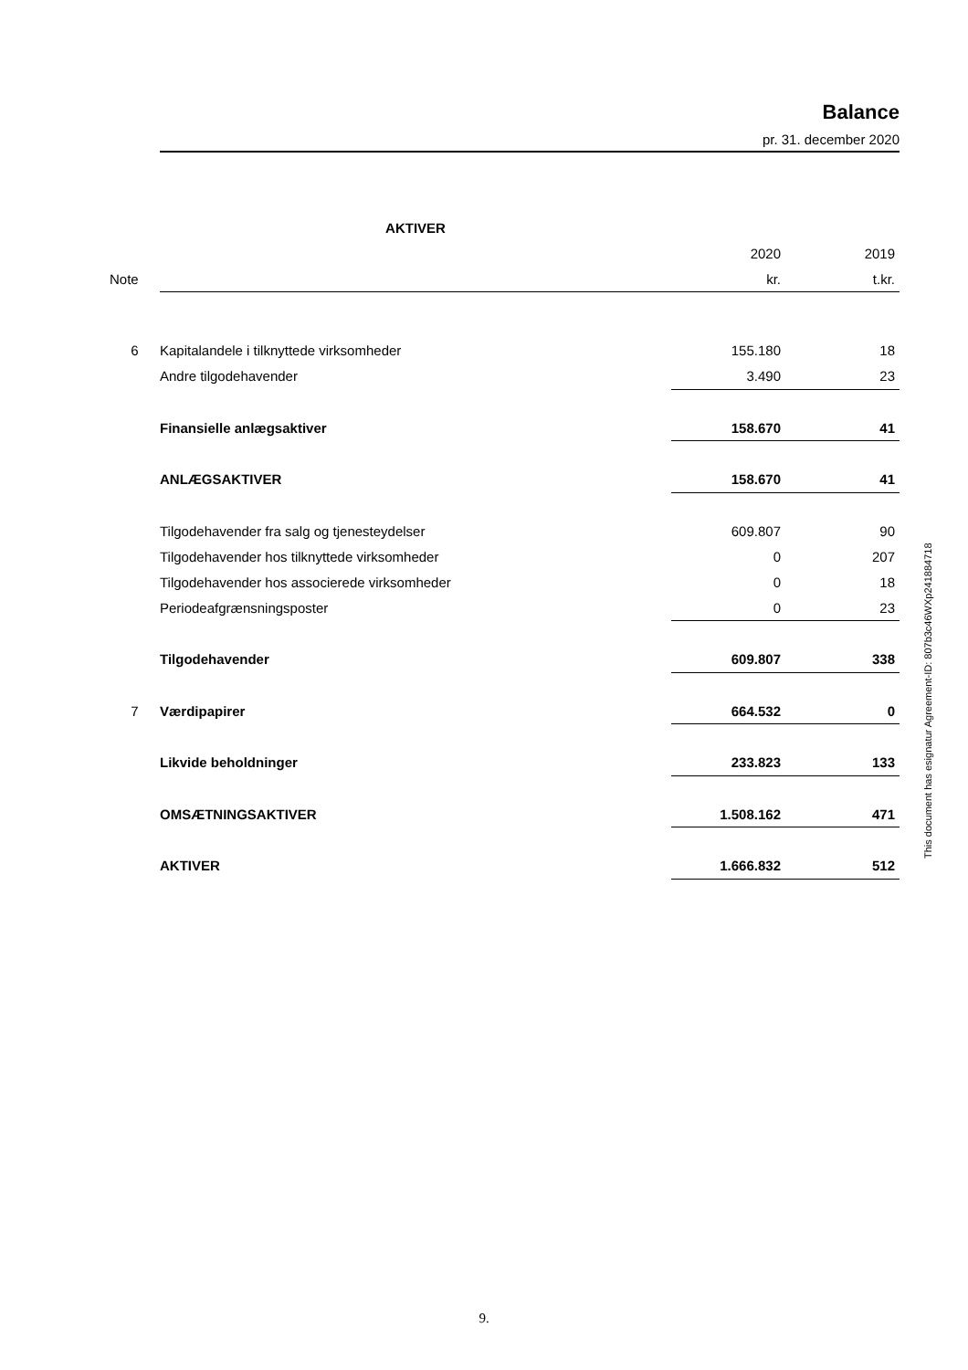Balance
pr. 31. december 2020
| | AKTIVER | | |
| --- | --- | --- | --- |
| | | 2020 | 2019 |
| Note | | kr. | t.kr. |
| 6 | Kapitalandele i tilknyttede virksomheder | 155.180 | 18 |
| | Andre tilgodehavender | 3.490 | 23 |
| | Finansielle anlægsaktiver | 158.670 | 41 |
| | ANLÆGSAKTIVER | 158.670 | 41 |
| | Tilgodehavender fra salg og tjenesteydelser | 609.807 | 90 |
| | Tilgodehavender hos tilknyttede virksomheder | 0 | 207 |
| | Tilgodehavender hos associerede virksomheder | 0 | 18 |
| | Periodeafgrænsningsposter | 0 | 23 |
| | Tilgodehavender | 609.807 | 338 |
| 7 | Værdipapirer | 664.532 | 0 |
| | Likvide beholdninger | 233.823 | 133 |
| | OMSÆTNINGSAKTIVER | 1.508.162 | 471 |
| | AKTIVER | 1.666.832 | 512 |
This document has esignatur Agreement-ID: 807b3c46WXp241884718
9.